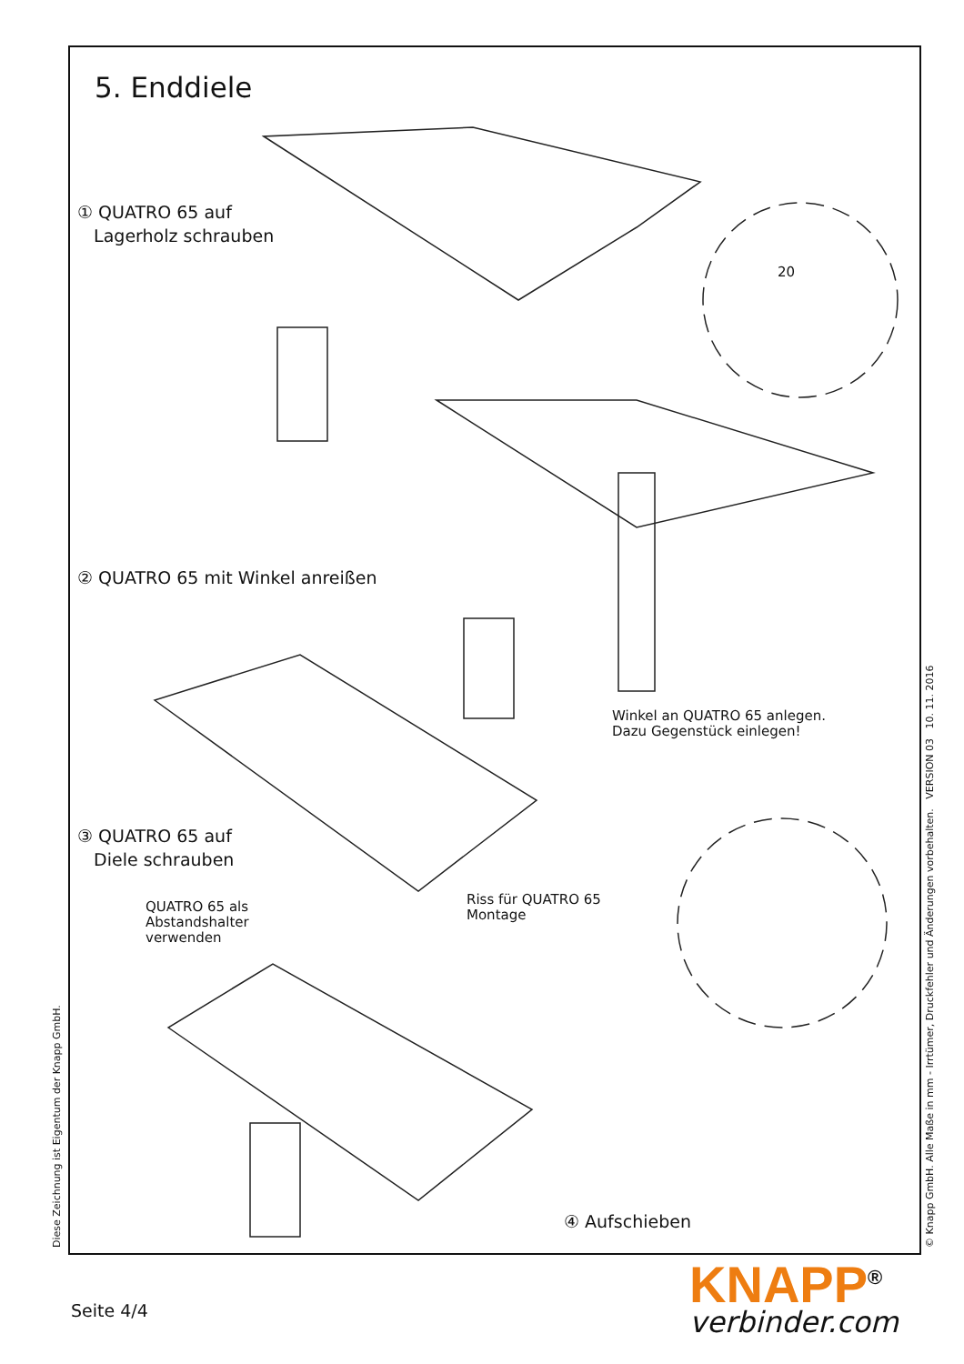5. Enddiele
① QUATRO 65 auf
Lagerholz schrauben
20
② QUATRO 65 mit Winkel anreißen
Winkel an QUATRO 65 anlegen.
Dazu Gegenstück einlegen!
③ QUATRO 65 auf
Diele schrauben
QUATRO 65 als
Abstandshalter
verwenden
Riss für QUATRO 65
Montage
④ Aufschieben
Diese Zeichnung ist Eigentum der Knapp GmbH. © Knapp GmbH. Alle Maße in mm - Irrtümer, Druckfehler und Änderungen vorbehalten. VERSION 03 10. 11. 2016
Seite 4/4 KNAPP<sup>®</sup>
verbinder.com